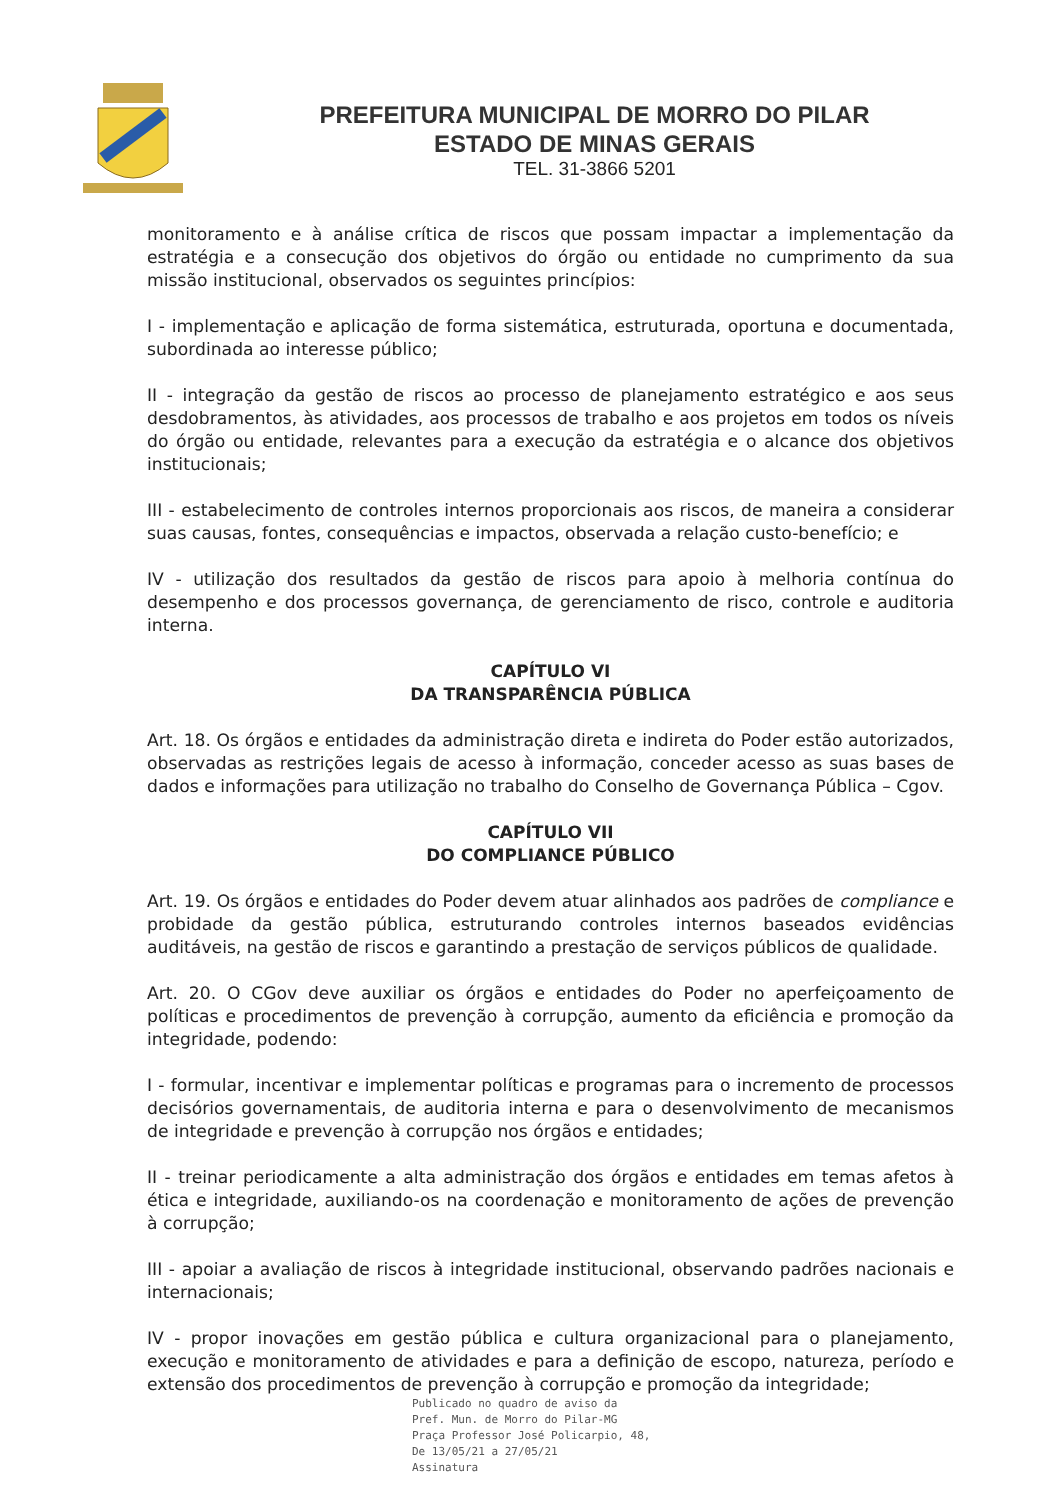PREFEITURA MUNICIPAL DE MORRO DO PILAR
ESTADO DE MINAS GERAIS
TEL. 31-3866 5201
monitoramento e à análise crítica de riscos que possam impactar a implementação da estratégia e a consecução dos objetivos do órgão ou entidade no cumprimento da sua missão institucional, observados os seguintes princípios:
I - implementação e aplicação de forma sistemática, estruturada, oportuna e documentada, subordinada ao interesse público;
II - integração da gestão de riscos ao processo de planejamento estratégico e aos seus desdobramentos, às atividades, aos processos de trabalho e aos projetos em todos os níveis do órgão ou entidade, relevantes para a execução da estratégia e o alcance dos objetivos institucionais;
III - estabelecimento de controles internos proporcionais aos riscos, de maneira a considerar suas causas, fontes, consequências e impactos, observada a relação custo-benefício; e
IV - utilização dos resultados da gestão de riscos para apoio à melhoria contínua do desempenho e dos processos governança, de gerenciamento de risco, controle e auditoria interna.
CAPÍTULO VI
DA TRANSPARÊNCIA PÚBLICA
Art. 18. Os órgãos e entidades da administração direta e indireta do Poder estão autorizados, observadas as restrições legais de acesso à informação, conceder acesso as suas bases de dados e informações para utilização no trabalho do Conselho de Governança Pública – Cgov.
CAPÍTULO VII
DO COMPLIANCE PÚBLICO
Art. 19. Os órgãos e entidades do Poder devem atuar alinhados aos padrões de compliance e probidade da gestão pública, estruturando controles internos baseados evidências auditáveis, na gestão de riscos e garantindo a prestação de serviços públicos de qualidade.
Art. 20. O CGov deve auxiliar os órgãos e entidades do Poder no aperfeiçoamento de políticas e procedimentos de prevenção à corrupção, aumento da eficiência e promoção da integridade, podendo:
I - formular, incentivar e implementar políticas e programas para o incremento de processos decisórios governamentais, de auditoria interna e para o desenvolvimento de mecanismos de integridade e prevenção à corrupção nos órgãos e entidades;
II - treinar periodicamente a alta administração dos órgãos e entidades em temas afetos à ética e integridade, auxiliando-os na coordenação e monitoramento de ações de prevenção à corrupção;
III - apoiar a avaliação de riscos à integridade institucional, observando padrões nacionais e internacionais;
IV - propor inovações em gestão pública e cultura organizacional para o planejamento, execução e monitoramento de atividades e para a definição de escopo, natureza, período e extensão dos procedimentos de prevenção à corrupção e promoção da integridade;
Publicado no quadro de aviso da
Pref. Mun. de Morro do Pilar-MG
Praça Professor José Policarpio, 48,
De 13/05/21 a 27/05/21
Assinatura